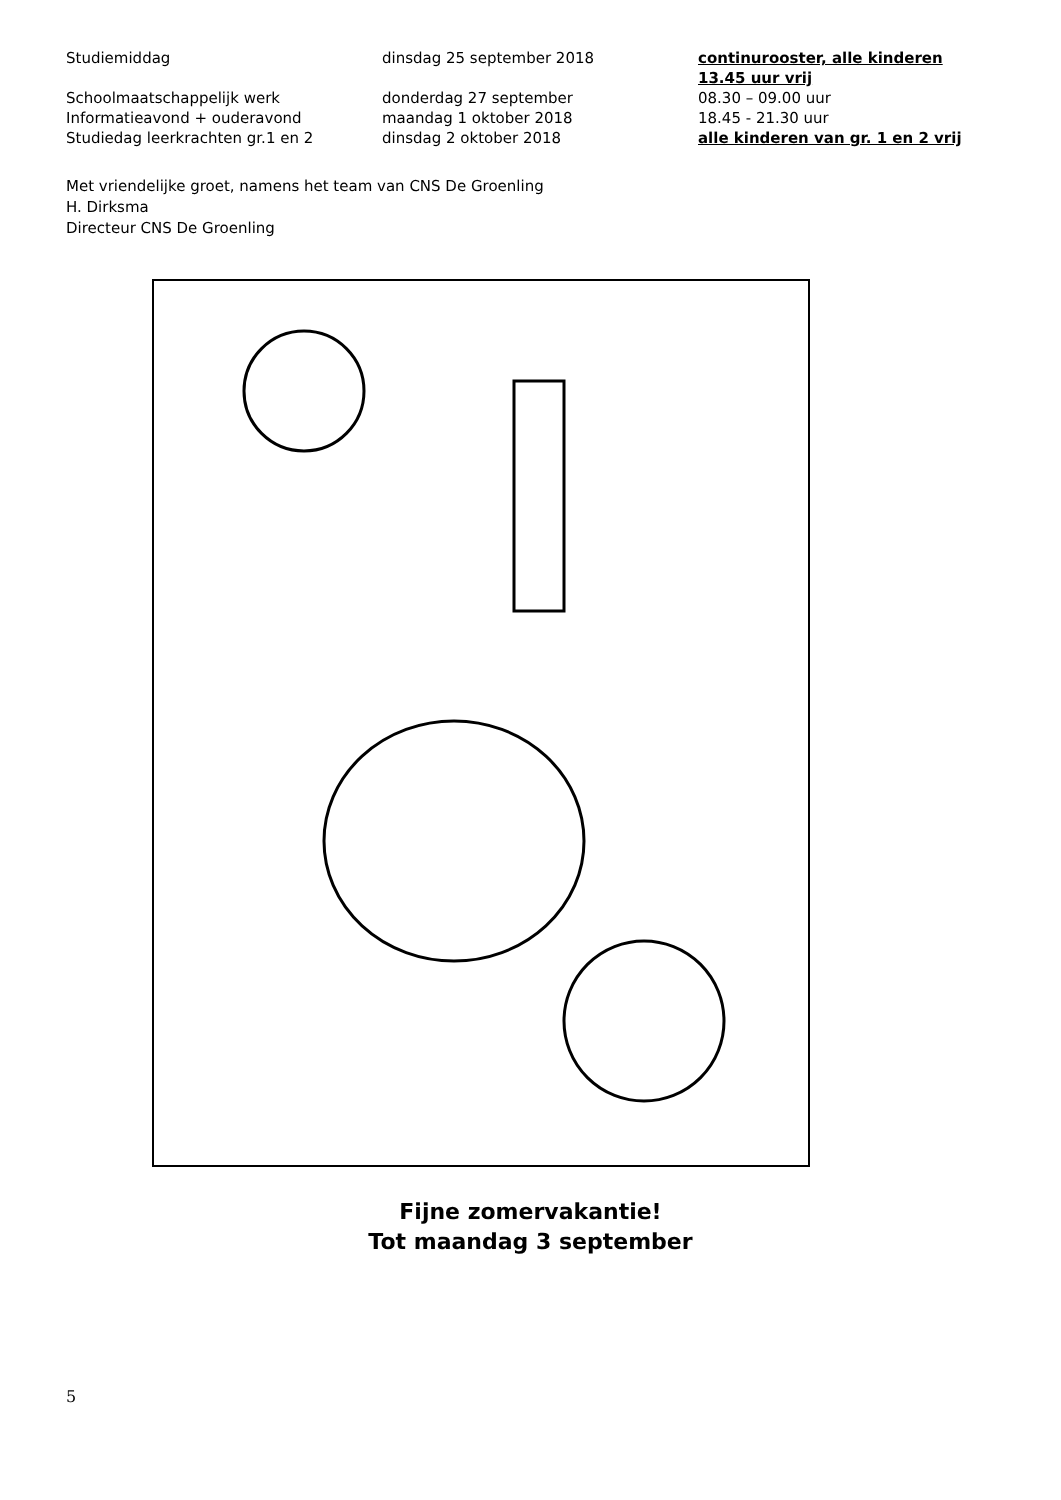| Studiemiddag | dinsdag 25 september 2018 | continurooster, alle kinderen 13.45 uur vrij |
| Schoolmaatschappelijk werk | donderdag 27 september | 08.30 – 09.00 uur |
| Informatieavond + ouderavond | maandag 1 oktober 2018 | 18.45 - 21.30 uur |
| Studiedag leerkrachten gr.1 en 2 | dinsdag 2 oktober 2018 | alle kinderen van gr. 1 en 2 vrij |
Met vriendelijke groet, namens het team van CNS De Groenling
H. Dirksma
Directeur CNS De Groenling
Fijne zomervakantie!
Tot maandag 3 september
5